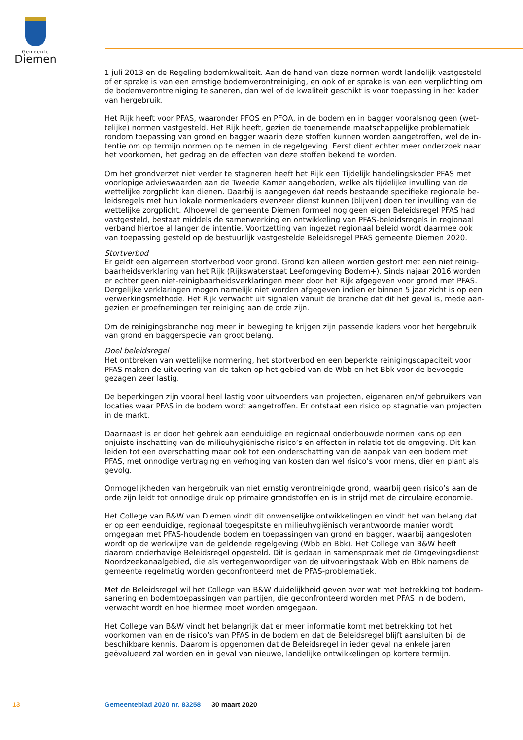Gemeente
Diemen
1 juli 2013 en de Regeling bodemkwaliteit. Aan de hand van deze normen wordt landelijk vastgesteld of er sprake is van een ernstige bodemverontreiniging, en ook of er sprake is van een verplichting om de bodemverontreiniging te saneren, dan wel of de kwaliteit geschikt is voor toepassing in het kader van hergebruik.
Het Rijk heeft voor PFAS, waaronder PFOS en PFOA, in de bodem en in bagger vooralsnog geen (wet­telijke) normen vastgesteld. Het Rijk heeft, gezien de toenemende maatschappelijke problematiek rondom toepassing van grond en bagger waarin deze stoffen kunnen worden aangetroffen, wel de in­tentie om op termijn normen op te nemen in de regelgeving. Eerst dient echter meer onderzoek naar het voorkomen, het gedrag en de effecten van deze stoffen bekend te worden.
Om het grondverzet niet verder te stagneren heeft het Rijk een Tijdelijk handelingskader PFAS met voorlopige advieswaarden aan de Tweede Kamer aangeboden, welke als tijdelijke invulling van de wettelijke zorgplicht kan dienen. Daarbij is aangegeven dat reeds bestaande specifieke regionale be­leidsregels met hun lokale normenkaders evenzeer dienst kunnen (blijven) doen ter invulling van de wettelijke zorgplicht. Alhoewel de gemeente Diemen formeel nog geen eigen Beleidsregel PFAS had vastgesteld, bestaat middels de samenwerking en ontwikkeling van PFAS-beleidsregels in regionaal verband hiertoe al langer de intentie. Voortzetting van ingezet regionaal beleid wordt daarmee ook van toepassing gesteld op de bestuurlijk vastgestelde Beleidsregel PFAS gemeente Diemen 2020.
Stortverbod
Er geldt een algemeen stortverbod voor grond. Grond kan alleen worden gestort met een niet reinig­baarheidsverklaring van het Rijk (Rijkswaterstaat Leefomgeving Bodem+). Sinds najaar 2016 worden er echter geen niet-reinigbaarheidsverklaringen meer door het Rijk afgegeven voor grond met PFAS. Dergelijke verklaringen mogen namelijk niet worden afgegeven indien er binnen 5 jaar zicht is op een verwerkingsmethode. Het Rijk verwacht uit signalen vanuit de branche dat dit het geval is, mede aan­gezien er proefnemingen ter reiniging aan de orde zijn.
Om de reinigingsbranche nog meer in beweging te krijgen zijn passende kaders voor het hergebruik van grond en baggerspecie van groot belang.
Doel beleidsregel
Het ontbreken van wettelijke normering, het stortverbod en een beperkte reinigingscapaciteit voor PFAS maken de uitvoering van de taken op het gebied van de Wbb en het Bbk voor de bevoegde gezagen zeer lastig.
De beperkingen zijn vooral heel lastig voor uitvoerders van projecten, eigenaren en/of gebruikers van locaties waar PFAS in de bodem wordt aangetroffen. Er ontstaat een risico op stagnatie van projecten in de markt.
Daarnaast is er door het gebrek aan eenduidige en regionaal onderbouwde normen kans op een onjuiste inschatting van de milieuhygiënische risico’s en effecten in relatie tot de omgeving. Dit kan leiden tot een overschatting maar ook tot een onderschatting van de aanpak van een bodem met PFAS, met on­nodige vertraging en verhoging van kosten dan wel risico’s voor mens, dier en plant als gevolg.
Onmogelijkheden van hergebruik van niet ernstig verontreinigde grond, waarbij geen risico’s aan de orde zijn leidt tot onnodige druk op primaire grondstoffen en is in strijd met de circulaire economie.
Het College van B&W van Diemen vindt dit onwenselijke ontwikkelingen en vindt het van belang dat er op een eenduidige, regionaal toegespitste en milieuhygiënisch verantwoorde manier wordt omgegaan met PFAS-houdende bodem en toepassingen van grond en bagger, waarbij aangesloten wordt op de werkwijze van de geldende regelgeving (Wbb en Bbk). Het College van B&W heeft daarom onderhavige Beleidsregel opgesteld. Dit is gedaan in samenspraak met de Omgevingsdienst Noordzeekanaalgebied, die als vertegenwoordiger van de uitvoeringstaak Wbb en Bbk namens de gemeente regelmatig worden geconfronteerd met de PFAS-problematiek.
Met de Beleidsregel wil het College van B&W duidelijkheid geven over wat met betrekking tot bodem­sanering en bodemtoepassingen van partijen, die geconfronteerd worden met PFAS in de bodem, verwacht wordt en hoe hiermee moet worden omgegaan.
Het College van B&W vindt het belangrijk dat er meer informatie komt met betrekking tot het voorkomen van en de risico’s van PFAS in de bodem en dat de Beleidsregel blijft aansluiten bij de beschikbare kennis. Daarom is opgenomen dat de Beleidsregel in ieder geval na enkele jaren geëvalueerd zal worden en in geval van nieuwe, landelijke ontwikkelingen op kortere termijn.
13 Gemeenteblad 2020 nr. 83258 30 maart 2020